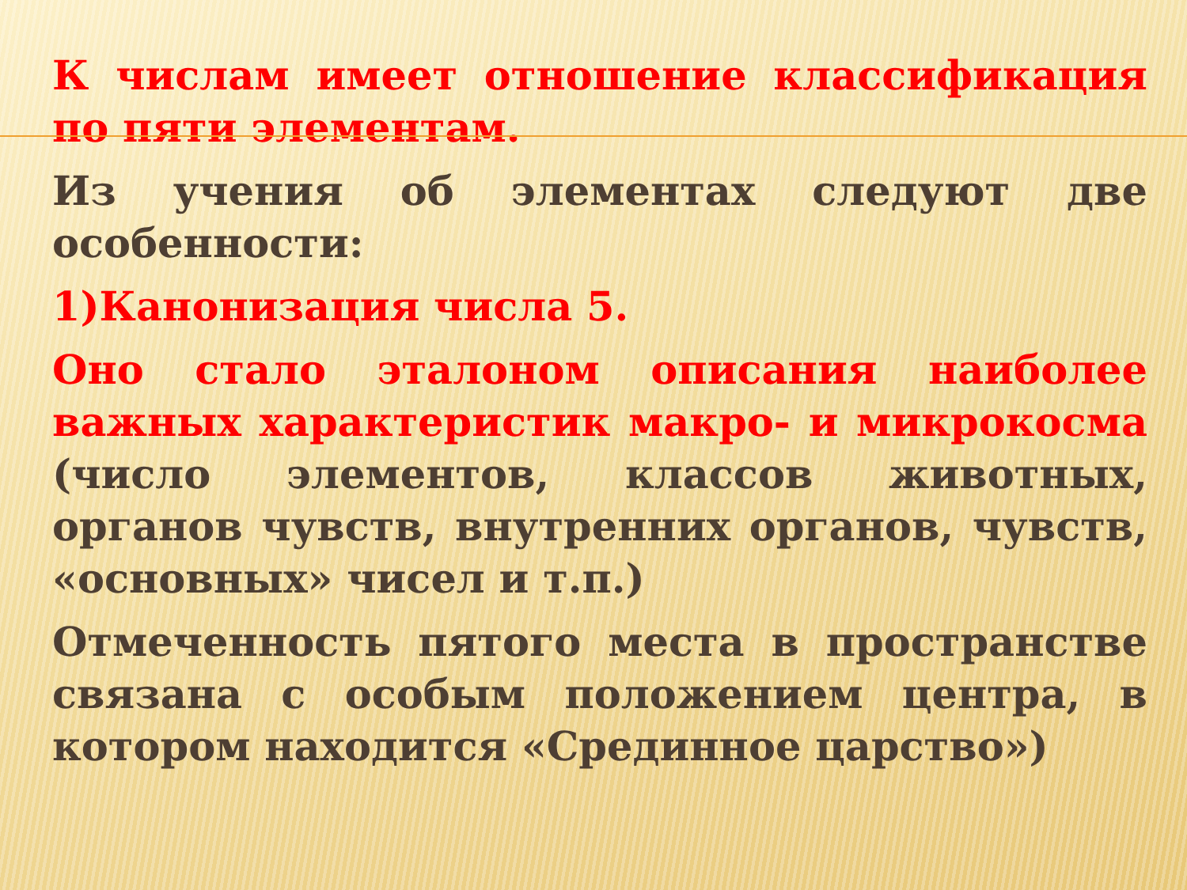К числам имеет отношение классификация по пяти элементам.
Из учения об элементах следуют две особенности:
1)Канонизация числа 5.
Оно стало эталоном описания наиболее важных характеристик макро- и микрокосма (число элементов, классов животных, органов чувств, внутренних органов, чувств, «основных» чисел и т.п.)
Отмеченность пятого места в пространстве связана с особым положением центра, в котором находится «Срединное царство»)